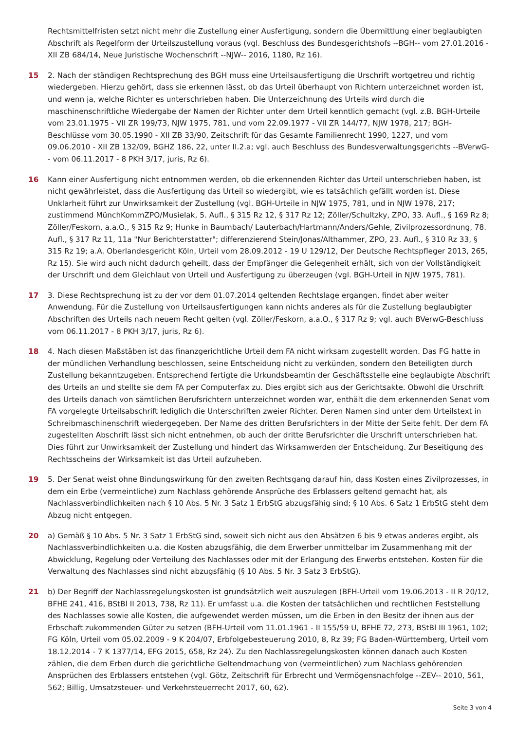Rechtsmittelfristen setzt nicht mehr die Zustellung einer Ausfertigung, sondern die Übermittlung einer beglaubigten Abschrift als Regelform der Urteilszustellung voraus (vgl. Beschluss des Bundesgerichtshofs --BGH-- vom 27.01.2016 - XII ZB 684/14, Neue Juristische Wochenschrift --NJW-- 2016, 1180, Rz 16).
15 2. Nach der ständigen Rechtsprechung des BGH muss eine Urteilsausfertigung die Urschrift wortgetreu und richtig wiedergeben. Hierzu gehört, dass sie erkennen lässt, ob das Urteil überhaupt von Richtern unterzeichnet worden ist, und wenn ja, welche Richter es unterschrieben haben. Die Unterzeichnung des Urteils wird durch die maschinenschriftliche Wiedergabe der Namen der Richter unter dem Urteil kenntlich gemacht (vgl. z.B. BGH-Urteile vom 23.01.1975 - VII ZR 199/73, NJW 1975, 781, und vom 22.09.1977 - VII ZR 144/77, NJW 1978, 217; BGH-Beschlüsse vom 30.05.1990 - XII ZB 33/90, Zeitschrift für das Gesamte Familienrecht 1990, 1227, und vom 09.06.2010 - XII ZB 132/09, BGHZ 186, 22, unter II.2.a; vgl. auch Beschluss des Bundesverwaltungsgerichts --BVerwG-- vom 06.11.2017 - 8 PKH 3/17, juris, Rz 6).
16 Kann einer Ausfertigung nicht entnommen werden, ob die erkennenden Richter das Urteil unterschrieben haben, ist nicht gewährleistet, dass die Ausfertigung das Urteil so wiedergibt, wie es tatsächlich gefällt worden ist. Diese Unklarheit führt zur Unwirksamkeit der Zustellung (vgl. BGH-Urteile in NJW 1975, 781, und in NJW 1978, 217; zustimmend MünchKommZPO/Musielak, 5. Aufl., § 315 Rz 12, § 317 Rz 12; Zöller/Schultzky, ZPO, 33. Aufl., § 169 Rz 8; Zöller/Feskorn, a.a.O., § 315 Rz 9; Hunke in Baumbach/ Lauterbach/Hartmann/Anders/Gehle, Zivilprozessordnung, 78. Aufl., § 317 Rz 11, 11a "Nur Berichterstatter"; differenzierend Stein/Jonas/Althammer, ZPO, 23. Aufl., § 310 Rz 33, § 315 Rz 19; a.A. Oberlandesgericht Köln, Urteil vom 28.09.2012 - 19 U 129/12, Der Deutsche Rechtspfleger 2013, 265, Rz 15). Sie wird auch nicht dadurch geheilt, dass der Empfänger die Gelegenheit erhält, sich von der Vollständigkeit der Urschrift und dem Gleichlaut von Urteil und Ausfertigung zu überzeugen (vgl. BGH-Urteil in NJW 1975, 781).
17 3. Diese Rechtsprechung ist zu der vor dem 01.07.2014 geltenden Rechtslage ergangen, findet aber weiter Anwendung. Für die Zustellung von Urteilsausfertigungen kann nichts anderes als für die Zustellung beglaubigter Abschriften des Urteils nach neuem Recht gelten (vgl. Zöller/Feskorn, a.a.O., § 317 Rz 9; vgl. auch BVerwG-Beschluss vom 06.11.2017 - 8 PKH 3/17, juris, Rz 6).
18 4. Nach diesen Maßstäben ist das finanzgerichtliche Urteil dem FA nicht wirksam zugestellt worden. Das FG hatte in der mündlichen Verhandlung beschlossen, seine Entscheidung nicht zu verkünden, sondern den Beteiligten durch Zustellung bekanntzugeben. Entsprechend fertigte die Urkundsbeamtin der Geschäftsstelle eine beglaubigte Abschrift des Urteils an und stellte sie dem FA per Computerfax zu. Dies ergibt sich aus der Gerichtsakte. Obwohl die Urschrift des Urteils danach von sämtlichen Berufsrichtern unterzeichnet worden war, enthält die dem erkennenden Senat vom FA vorgelegte Urteilsabschrift lediglich die Unterschriften zweier Richter. Deren Namen sind unter dem Urteilstext in Schreibmaschinenschrift wiedergegeben. Der Name des dritten Berufsrichters in der Mitte der Seite fehlt. Der dem FA zugestellten Abschrift lässt sich nicht entnehmen, ob auch der dritte Berufsrichter die Urschrift unterschrieben hat. Dies führt zur Unwirksamkeit der Zustellung und hindert das Wirksamwerden der Entscheidung. Zur Beseitigung des Rechtsscheins der Wirksamkeit ist das Urteil aufzuheben.
19 5. Der Senat weist ohne Bindungswirkung für den zweiten Rechtsgang darauf hin, dass Kosten eines Zivilprozesses, in dem ein Erbe (vermeintliche) zum Nachlass gehörende Ansprüche des Erblassers geltend gemacht hat, als Nachlassverbindlichkeiten nach § 10 Abs. 5 Nr. 3 Satz 1 ErbStG abzugsfähig sind; § 10 Abs. 6 Satz 1 ErbStG steht dem Abzug nicht entgegen.
20 a) Gemäß § 10 Abs. 5 Nr. 3 Satz 1 ErbStG sind, soweit sich nicht aus den Absätzen 6 bis 9 etwas anderes ergibt, als Nachlassverbindlichkeiten u.a. die Kosten abzugsfähig, die dem Erwerber unmittelbar im Zusammenhang mit der Abwicklung, Regelung oder Verteilung des Nachlasses oder mit der Erlangung des Erwerbs entstehen. Kosten für die Verwaltung des Nachlasses sind nicht abzugsfähig (§ 10 Abs. 5 Nr. 3 Satz 3 ErbStG).
21 b) Der Begriff der Nachlassregelungskosten ist grundsätzlich weit auszulegen (BFH-Urteil vom 19.06.2013 - II R 20/12, BFHE 241, 416, BStBl II 2013, 738, Rz 11). Er umfasst u.a. die Kosten der tatsächlichen und rechtlichen Feststellung des Nachlasses sowie alle Kosten, die aufgewendet werden müssen, um die Erben in den Besitz der ihnen aus der Erbschaft zukommenden Güter zu setzen (BFH-Urteil vom 11.01.1961 - II 155/59 U, BFHE 72, 273, BStBl III 1961, 102; FG Köln, Urteil vom 05.02.2009 - 9 K 204/07, Erbfolgebesteuerung 2010, 8, Rz 39; FG Baden-Württemberg, Urteil vom 18.12.2014 - 7 K 1377/14, EFG 2015, 658, Rz 24). Zu den Nachlassregelungskosten können danach auch Kosten zählen, die dem Erben durch die gerichtliche Geltendmachung von (vermeintlichen) zum Nachlass gehörenden Ansprüchen des Erblassers entstehen (vgl. Götz, Zeitschrift für Erbrecht und Vermögensnachfolge --ZEV-- 2010, 561, 562; Billig, Umsatzsteuer- und Verkehrsteuerrecht 2017, 60, 62).
Seite 3 von 4